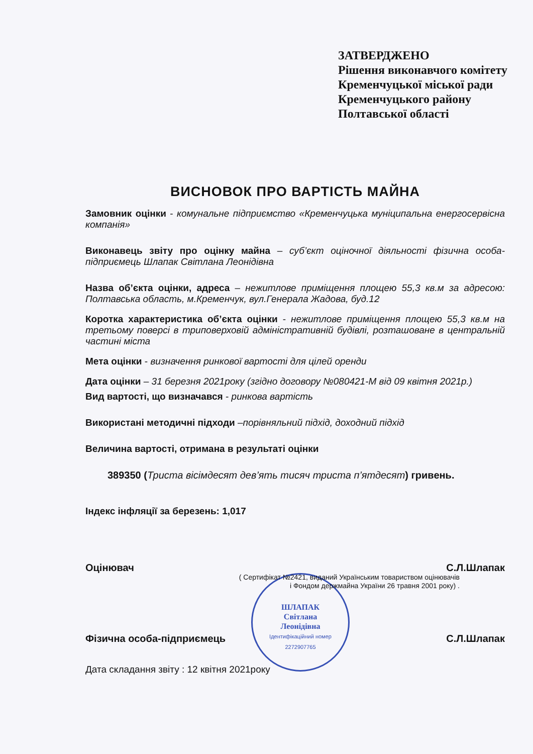ЗАТВЕРДЖЕНО
Рішення виконавчого комітету
Кременчуцької міської ради
Кременчуцького району
Полтавської області
ШЛАПАК
Світлана
Леонідівна
Ідентифікаційний номер
2272907765
ВИСНОВОК ПРО ВАРТІСТЬ МАЙНА
Замовник оцінки - комунальне підприємство «Кременчуцька муніципальна енергосервісна компанія»
Виконавець звіту про оцінку майна – суб’єкт оціночної діяльності фізична особа-підприємець Шлапак Світлана Леонідівна
Назва об’єкта оцінки, адреса – нежитлове приміщення площею 55,3 кв.м за адресою: Полтавська область, м.Кременчук, вул.Генерала Жадова, буд.12
Коротка характеристика об’єкта оцінки - нежитлове приміщення площею 55,3 кв.м на третьому поверсі в триповерховій адміністративній будівлі, розташоване в центральній частині міста
Мета оцінки - визначення ринкової вартості для цілей оренди
Дата оцінки – 31 березня 2021року (згідно договору №080421-М від 09 квітня 2021р.)
Вид вартості, що визначався - ринкова вартість
Використані методичні підходи –порівняльний підхід, доходний підхід
Величина вартості, отримана в результаті оцінки
389350 (Триста вісімдесят дев’ять тисяч триста п’ятдесят) гривень.
Індекс інфляції за березень: 1,017
Оцінювач С.Л.Шлапак
( Сертифікат №2421, виданий Українським товариством оцінювачів
і Фондом держмайна України 26 травня 2001 року) .
Фізична особа-підприємець С.Л.Шлапак
Дата складання звіту : 12 квітня 2021року